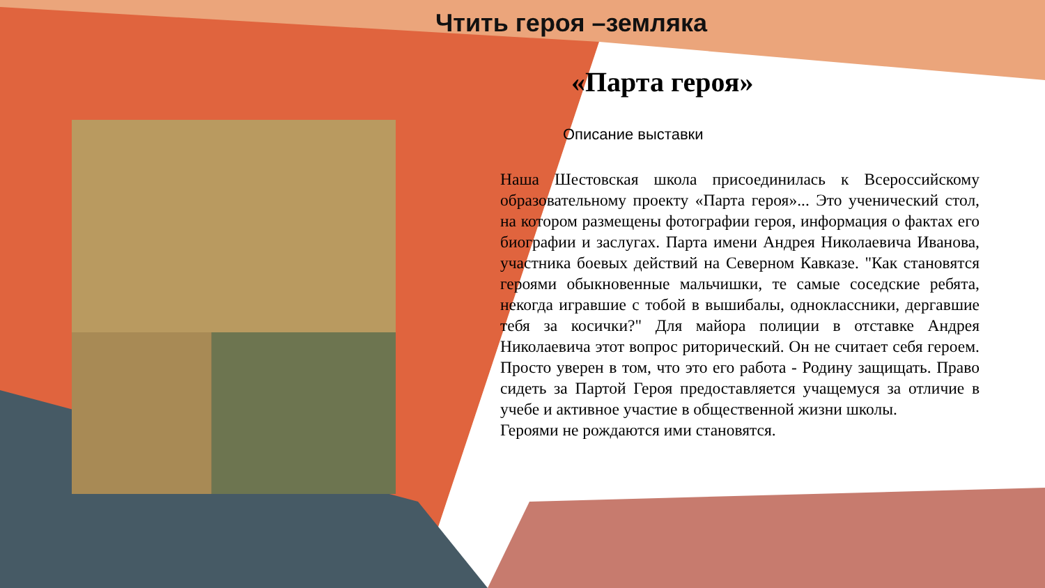Чтить героя –земляка
«Парта героя»
Описание выставки
Наша Шестовская школа присоединилась к Всероссийскому образовательному проекту «Парта героя»... Это ученический стол, на котором размещены фотографии героя, информация о фактах его биографии и заслугах. Парта имени Андрея Николаевича Иванова, участника боевых действий на Северном Кавказе. "Как становятся героями обыкновенные мальчишки, те самые соседские ребята, некогда игравшие с тобой в вышибалы, одноклассники, дергавшие тебя за косички?" Для майора полиции в отставке Андрея Николаевича этот вопрос риторический. Он не считает себя героем. Просто уверен в том, что это его работа - Родину защищать. Право сидеть за Партой Героя предоставляется учащемуся за отличие в учебе и активное участие в общественной жизни школы.
Героями не рождаются ими становятся.